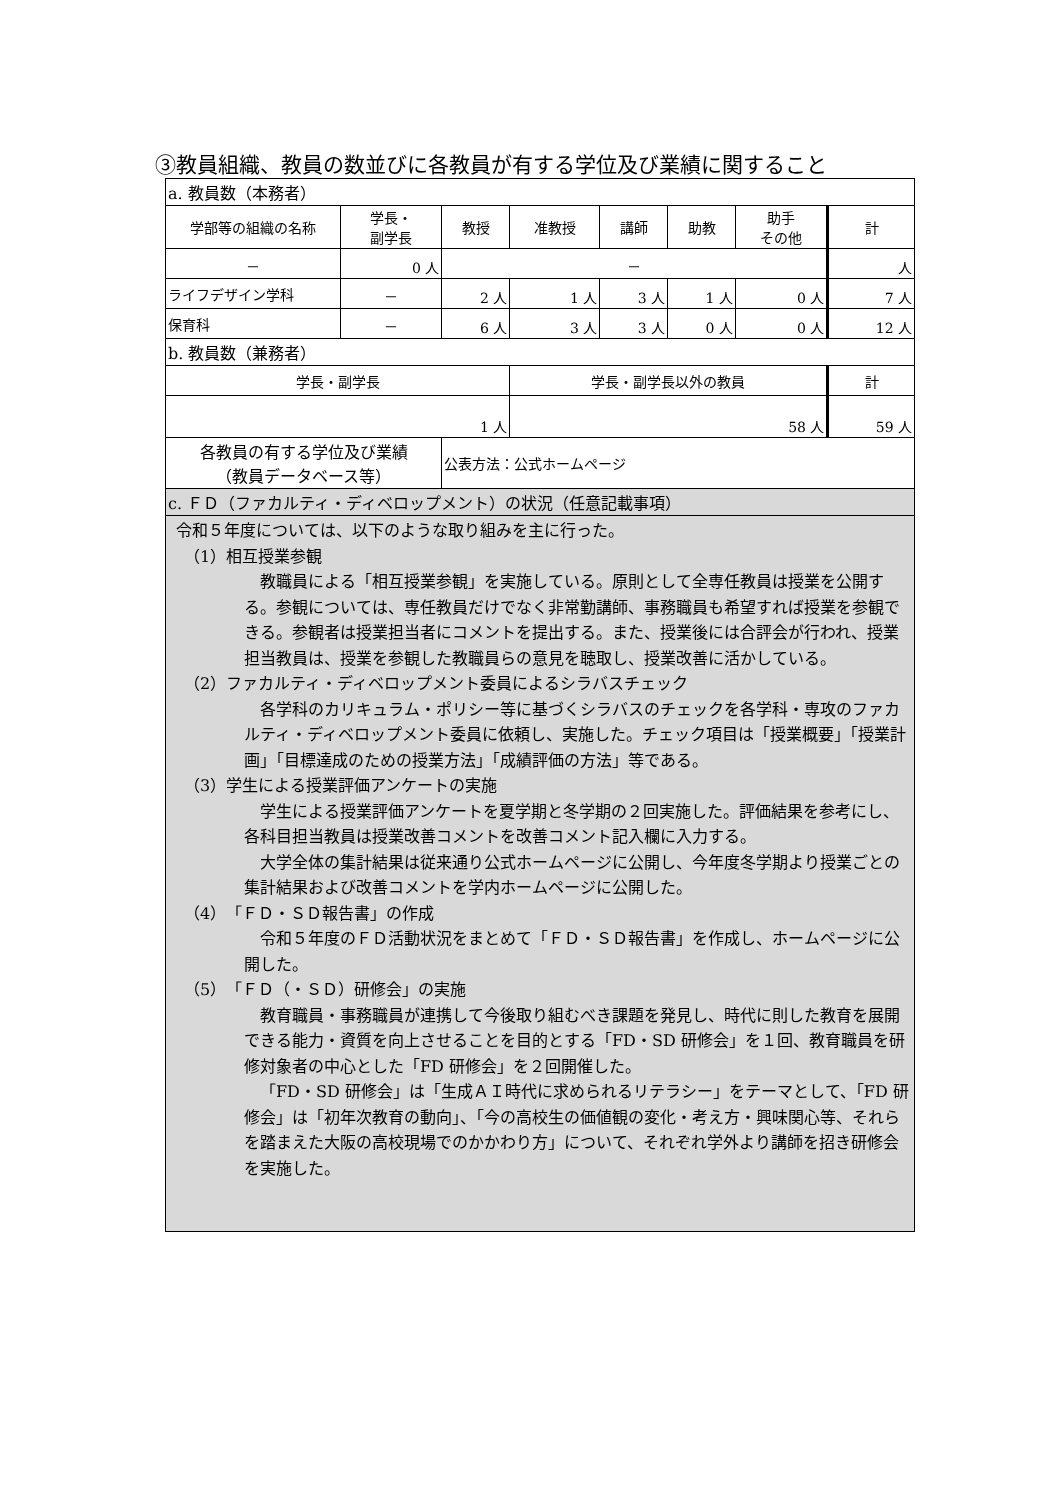③教員組織、教員の数並びに各教員が有する学位及び業績に関すること
| a. 教員数（本務者） | | | | | | | |
| 学部等の組織の名称 | 学長・ 副学長 | 教授 | 准教授 | 講師 | 助教 | 助手 その他 | 計 |
| － | 0 人 | － | | | | | 人 |
| ライフデザイン学科 | － | 2 人 | 1 人 | 3 人 | 1 人 | 0 人 | 7 人 |
| 保育科 | － | 6 人 | 3 人 | 3 人 | 0 人 | 0 人 | 12 人 |
| b. 教員数（兼務者） | | | | | | | |
| 学長・副学長 | | | 学長・副学長以外の教員 | | | | 計 |
| 1 人 | | | 58 人 | | | | 59 人 |
| 各教員の有する学位及び業績 （教員データベース等） | | 公表方法：公式ホームページ | | | | | |
| c. ＦＤ（ファカルティ・ディベロップメント）の状況（任意記載事項） | | | | | | | |
| 令和５年度については、以下のような取り組みを主に行った。 （1）相互授業参観 教職員による「相互授業参観」を実施している。原則として全専任教員は授業を公開する。参観については、専任教員だけでなく非常勤講師、事務職員も希望すれば授業を参観できる。参観者は授業担当者にコメントを提出する。また、授業後には合評会が行われ、授業担当教員は、授業を参観した教職員らの意見を聴取し、授業改善に活かしている。 （2）ファカルティ・ディベロップメント委員によるシラバスチェック 各学科のカリキュラム・ポリシー等に基づくシラバスのチェックを各学科・専攻のファカルティ・ディベロップメント委員に依頼し、実施した。チェック項目は「授業概要」「授業計画」「目標達成のための授業方法」「成績評価の方法」等である。 （3）学生による授業評価アンケートの実施 学生による授業評価アンケートを夏学期と冬学期の２回実施した。評価結果を参考にし、各科目担当教員は授業改善コメントを改善コメント記入欄に入力する。 大学全体の集計結果は従来通り公式ホームページに公開し、今年度冬学期より授業ごとの集計結果および改善コメントを学内ホームページに公開した。 （4）「ＦＤ・ＳＤ報告書」の作成 令和５年度のＦＤ活動状況をまとめて「ＦＤ・ＳＤ報告書」を作成し、ホームページに公開した。 （5）「ＦＤ（・ＳＤ）研修会」の実施 教育職員・事務職員が連携して今後取り組むべき課題を発見し、時代に則した教育を展開できる能力・資質を向上させることを目的とする「FD・SD 研修会」を１回、教育職員を研修対象者の中心とした「FD 研修会」を２回開催した。 「FD・SD 研修会」は「生成ＡＩ時代に求められるリテラシー」をテーマとして、「FD 研修会」は「初年次教育の動向」、「今の高校生の価値観の変化・考え方・興味関心等、それらを踏まえた大阪の高校現場でのかかわり方」について、それぞれ学外より講師を招き研修会を実施した。 | | | | | | | |